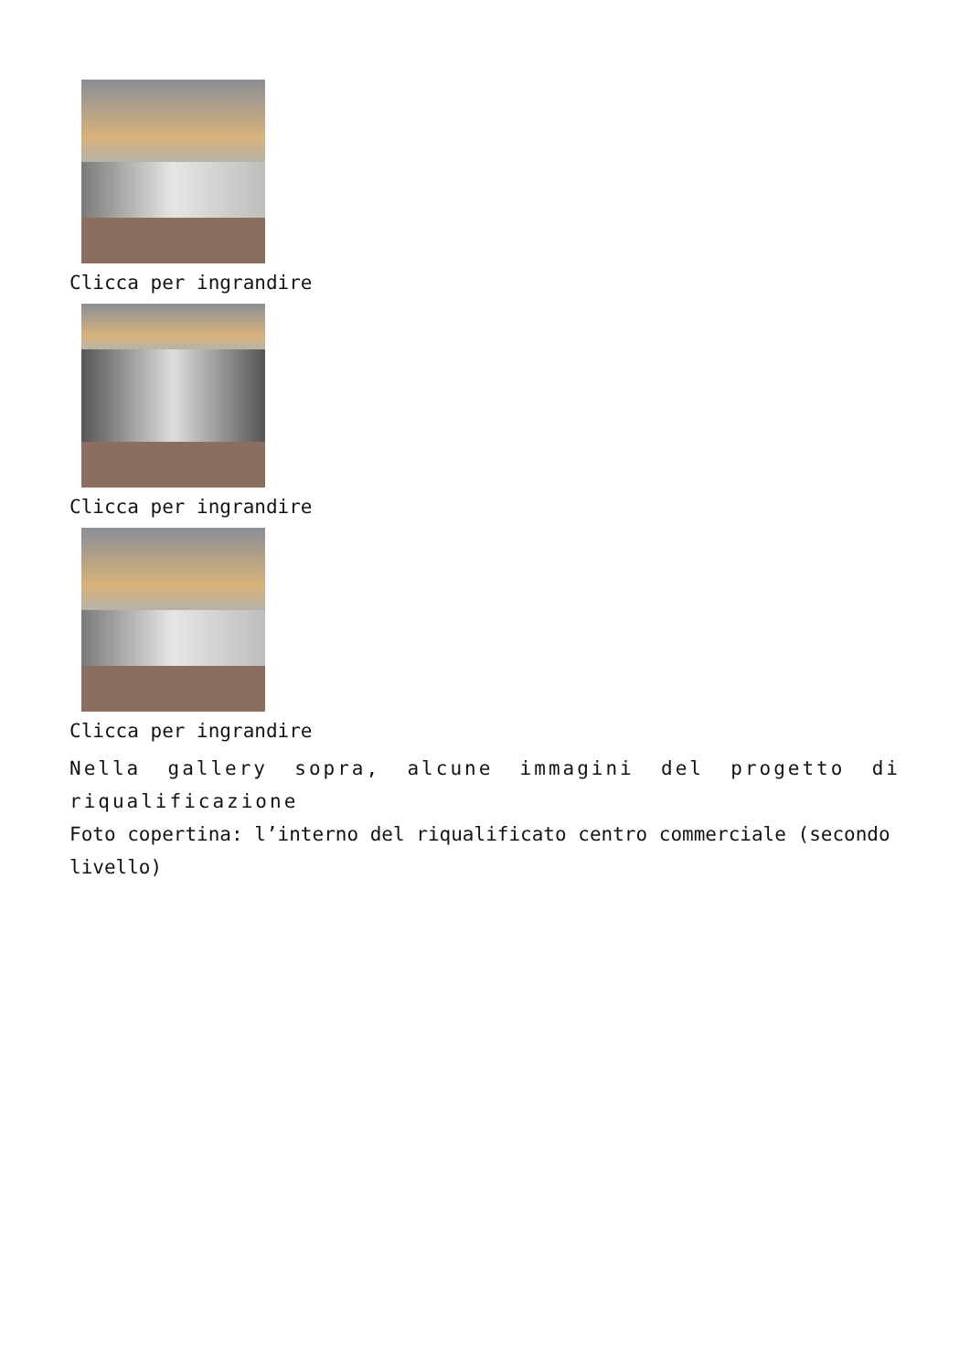Clicca per ingrandire
Clicca per ingrandire
Clicca per ingrandire
Nella gallery sopra, alcune immagini del progetto di riqualificazione
Foto copertina: l’interno del riqualificato centro commerciale (secondo livello)